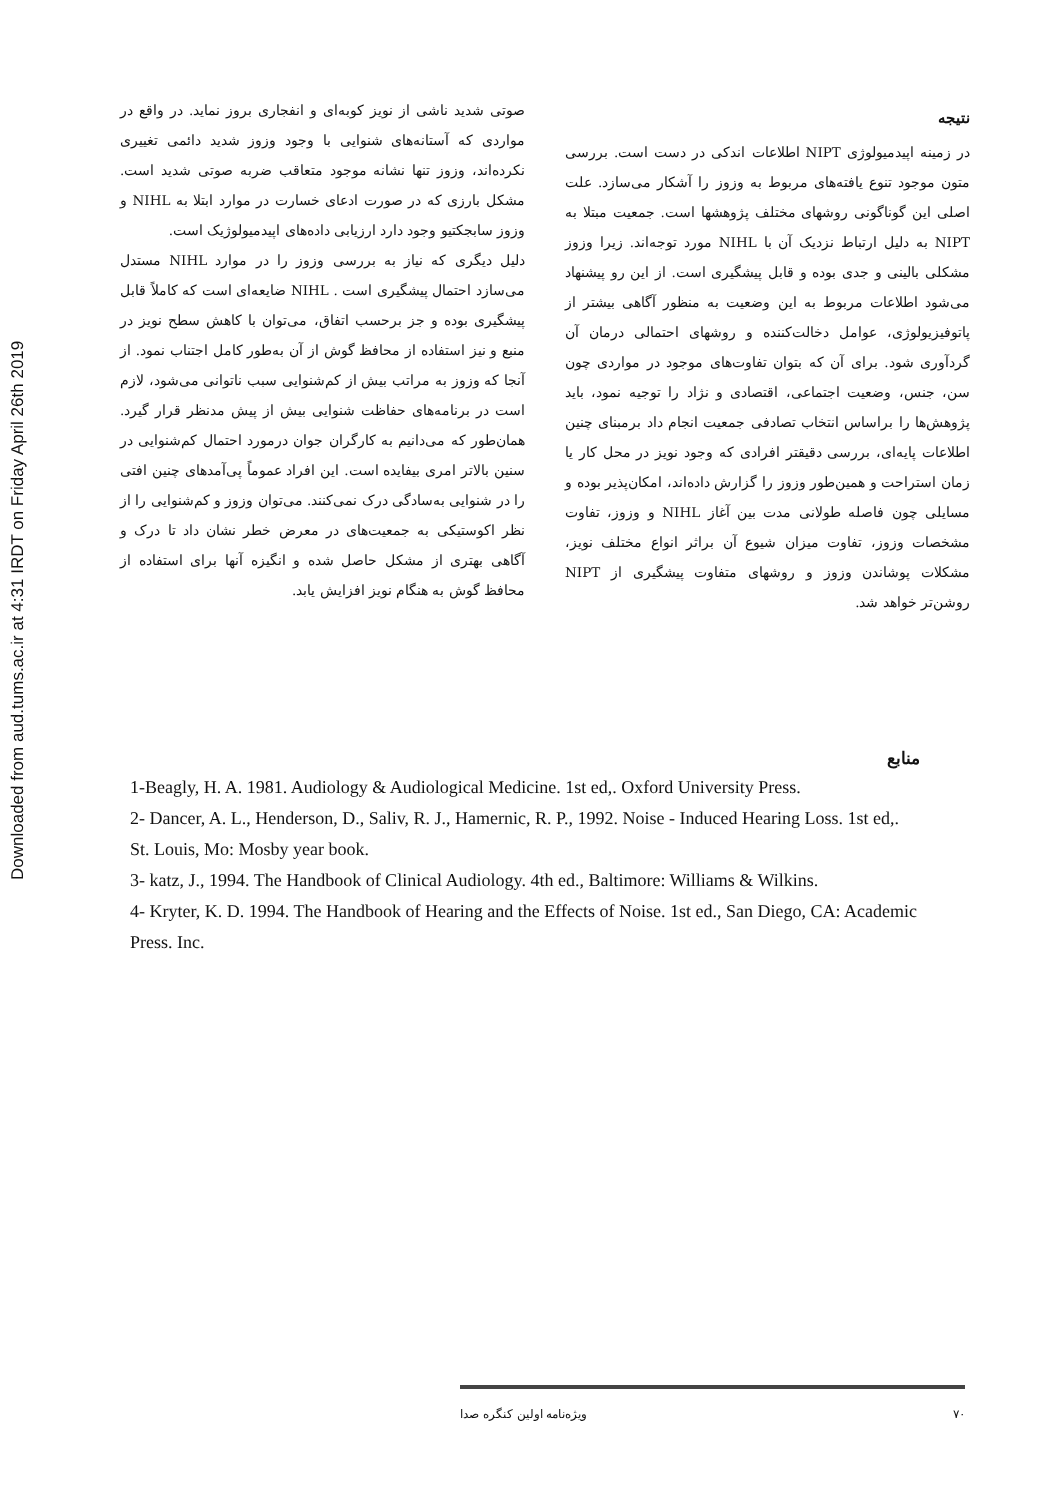Downloaded from aud.tums.ac.ir at 4:31 IRDT on Friday April 26th 2019
صوتی شدید ناشی از نویز کوبه‌ای و انفجاری بروز نماید. در واقع در مواردی که آستانه‌های شنوایی با وجود وزوز شدید دائمی تغییری نکرده‌اند، وزوز تنها نشانه موجود متعاقب ضربه صوتی شدید است. مشکل بارزی که در صورت ادعای خسارت در موارد ابتلا به NIHL و وزوز سابجکتیو وجود دارد ارزیابی داده‌های اپیدمیولوژیک است.
دلیل دیگری که نیاز به بررسی وزوز را در موارد NIHL مستدل می‌سازد احتمال پیشگیری است . NIHL ضایعه‌ای است که کاملاً قابل پیشگیری بوده و جز برحسب اتفاق، می‌توان با کاهش سطح نویز در منبع و نیز استفاده از محافظ گوش از آن به‌طور کامل اجتناب نمود. از آنجا که وزوز به مراتب بیش از کم‌شنوایی سبب ناتوانی می‌شود، لازم است در برنامه‌های حفاظت شنوایی بیش از پیش مدنظر قرار گیرد. همان‌طور که می‌دانیم به کارگران جوان درمورد احتمال کم‌شنوایی در سنین بالاتر امری بیفایده است. این افراد عموماً پی‌آمدهای چنین افتی را در شنوایی به‌سادگی درک نمی‌کنند. می‌توان وزوز و کم‌شنوایی را از نظر اکوستیکی به جمعیت‌های در معرض خطر نشان داد تا درک و آگاهی بهتری از مشکل حاصل شده و انگیزه آنها برای استفاده از محافظ گوش به هنگام نویز افزایش یابد.
نتیجه
در زمینه اپیدمیولوژی NIPT اطلاعات اندکی در دست است. بررسی متون موجود تنوع یافته‌های مربوط به وزوز را آشکار می‌سازد. علت اصلی این گوناگونی روشهای مختلف پژوهشها است. جمعیت مبتلا به NIPT به دلیل ارتباط نزدیک آن با NIHL مورد توجه‌اند. زیرا وزوز مشکلی بالینی و جدی بوده و قابل پیشگیری است. از این رو پیشنهاد می‌شود اطلاعات مربوط به این وضعیت به منظور آگاهی بیشتر از پاتوفیزیولوژی، عوامل دخالت‌کننده و روشهای احتمالی درمان آن گردآوری شود. برای آن که بتوان تفاوت‌های موجود در مواردی چون سن، جنس، وضعیت اجتماعی، اقتصادی و نژاد را توجیه نمود، باید پژوهش‌ها را براساس انتخاب تصادفی جمعیت انجام داد برمبنای چنین اطلاعات پایه‌ای، بررسی دقیقتر افرادی که وجود نویز در محل کار یا زمان استراحت و همین‌طور وزوز را گزارش داده‌اند، امکان‌پذیر بوده و مسایلی چون فاصله طولانی مدت بین آغاز NIHL و وزوز، تفاوت مشخصات وزوز، تفاوت میزان شیوع آن براثر انواع مختلف نویز، مشکلات پوشاندن وزوز و روشهای متفاوت پیشگیری از NIPT روشن‌تر خواهد شد.
منابع
1-Beagly, H. A. 1981. Audiology & Audiological Medicine. 1st ed,. Oxford University Press.
2- Dancer, A. L., Henderson, D., Saliv, R. J., Hamernic, R. P., 1992. Noise - Induced Hearing Loss. 1st ed,. St. Louis, Mo: Mosby year book.
3- katz, J., 1994. The Handbook of Clinical Audiology. 4th ed., Baltimore: Williams & Wilkins.
4- Kryter, K. D. 1994. The Handbook of Hearing and the Effects of Noise. 1st ed., San Diego, CA: Academic Press. Inc.
۷۰ ویژه‌نامه اولین کنگره صدا